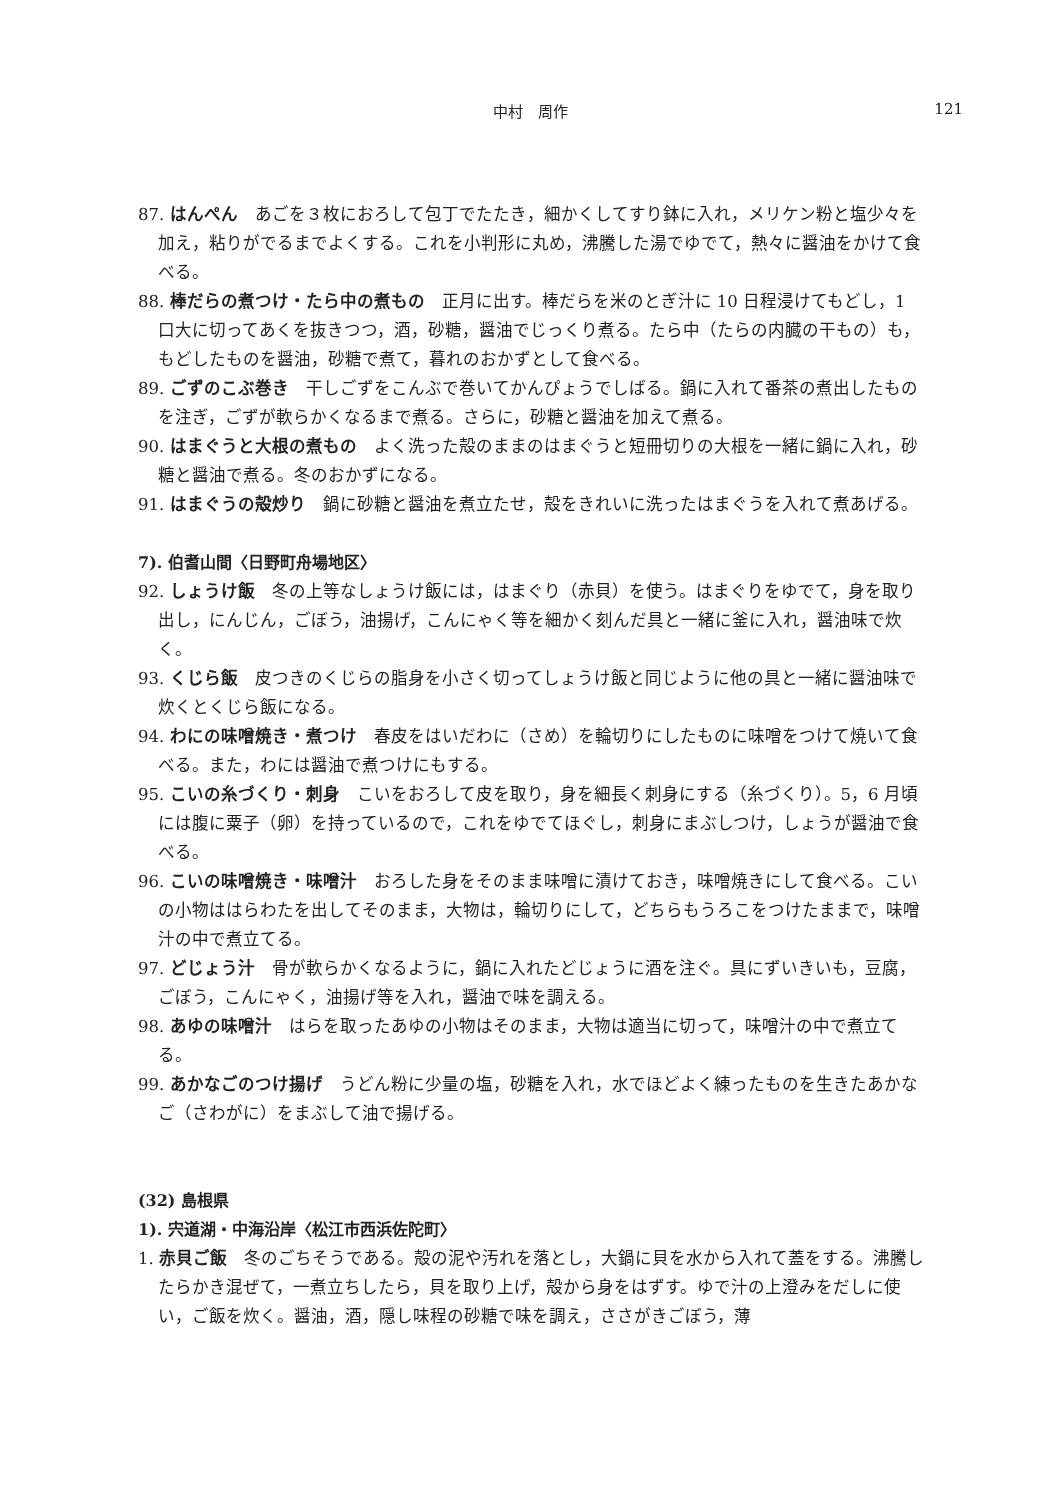中村　周作
121
87. はんぺん　あごを３枚におろして包丁でたたき，細かくしてすり鉢に入れ，メリケン粉と塩少々を加え，粘りがでるまでよくする。これを小判形に丸め，沸騰した湯でゆでて，熱々に醤油をかけて食べる。
88. 棒だらの煮つけ・たら中の煮もの　正月に出す。棒だらを米のとぎ汁に 10 日程浸けてもどし，1 口大に切ってあくを抜きつつ，酒，砂糖，醤油でじっくり煮る。たら中（たらの内臓の干もの）も，もどしたものを醤油，砂糖で煮て，暮れのおかずとして食べる。
89. ごずのこぶ巻き　干しごずをこんぶで巻いてかんぴょうでしばる。鍋に入れて番茶の煮出したものを注ぎ，ごずが軟らかくなるまで煮る。さらに，砂糖と醤油を加えて煮る。
90. はまぐうと大根の煮もの　よく洗った殻のままのはまぐうと短冊切りの大根を一緒に鍋に入れ，砂糖と醤油で煮る。冬のおかずになる。
91. はまぐうの殻炒り　鍋に砂糖と醤油を煮立たせ，殻をきれいに洗ったはまぐうを入れて煮あげる。
7). 伯耆山間〈日野町舟場地区〉
92. しょうけ飯　冬の上等なしょうけ飯には，はまぐり（赤貝）を使う。はまぐりをゆでて，身を取り出し，にんじん，ごぼう，油揚げ，こんにゃく等を細かく刻んだ具と一緒に釜に入れ，醤油味で炊く。
93. くじら飯　皮つきのくじらの脂身を小さく切ってしょうけ飯と同じように他の具と一緒に醤油味で炊くとくじら飯になる。
94. わにの味噌焼き・煮つけ　春皮をはいだわに（さめ）を輪切りにしたものに味噌をつけて焼いて食べる。また，わには醤油で煮つけにもする。
95. こいの糸づくり・刺身　こいをおろして皮を取り，身を細長く刺身にする（糸づくり）。5，6 月頃には腹に粟子（卵）を持っているので，これをゆでてほぐし，刺身にまぶしつけ，しょうが醤油で食べる。
96. こいの味噌焼き・味噌汁　おろした身をそのまま味噌に漬けておき，味噌焼きにして食べる。こいの小物ははらわたを出してそのまま，大物は，輪切りにして，どちらもうろこをつけたままで，味噌汁の中で煮立てる。
97. どじょう汁　骨が軟らかくなるように，鍋に入れたどじょうに酒を注ぐ。具にずいきいも，豆腐，ごぼう，こんにゃく，油揚げ等を入れ，醤油で味を調える。
98. あゆの味噌汁　はらを取ったあゆの小物はそのまま，大物は適当に切って，味噌汁の中で煮立てる。
99. あかなごのつけ揚げ　うどん粉に少量の塩，砂糖を入れ，水でほどよく練ったものを生きたあかなご（さわがに）をまぶして油で揚げる。
(32) 島根県
1). 宍道湖・中海沿岸〈松江市西浜佐陀町〉
1. 赤貝ご飯　冬のごちそうである。殻の泥や汚れを落とし，大鍋に貝を水から入れて蓋をする。沸騰したらかき混ぜて，一煮立ちしたら，貝を取り上げ，殻から身をはずす。ゆで汁の上澄みをだしに使い，ご飯を炊く。醤油，酒，隠し味程の砂糖で味を調え，ささがきごぼう，薄